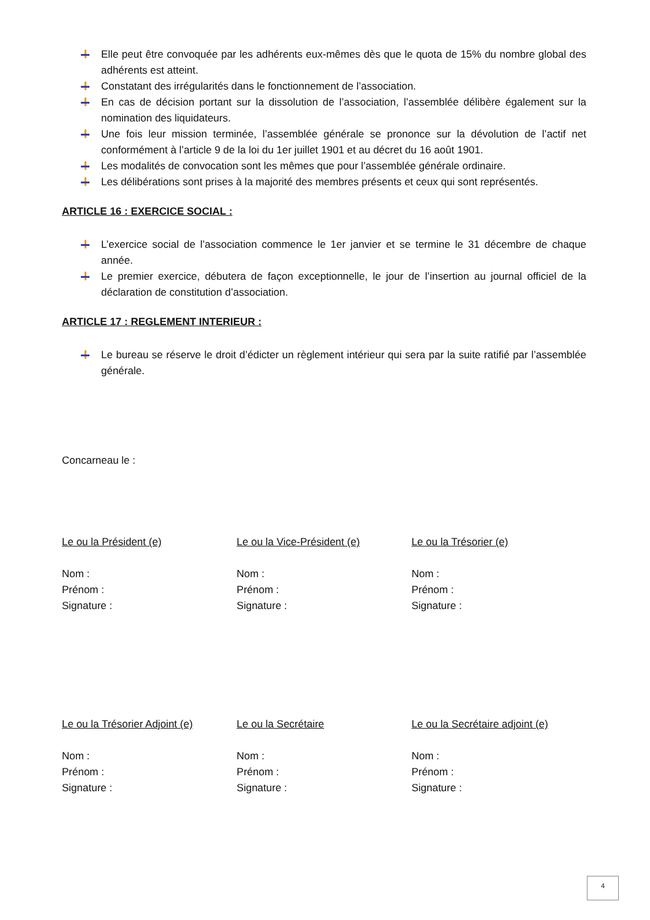Elle peut être convoquée par les adhérents eux-mêmes dès que le quota de 15% du nombre global des adhérents est atteint.
Constatant des irrégularités dans le fonctionnement de l’association.
En cas de décision portant sur la dissolution de l’association, l’assemblée délibère également sur la nomination des liquidateurs.
Une fois leur mission terminée, l’assemblée générale se prononce sur la dévolution de l’actif net conformément à l’article 9 de la loi du 1er juillet 1901 et au décret du 16 août 1901.
Les modalités de convocation sont les mêmes que pour l’assemblée générale ordinaire.
Les délibérations sont prises à la majorité des membres présents et ceux qui sont représentés.
ARTICLE 16 : EXERCICE SOCIAL :
L’exercice social de l’association commence le 1er janvier et se termine le 31 décembre de chaque année.
Le premier exercice, débutera de façon exceptionnelle, le jour de l’insertion au journal officiel de la déclaration de constitution d’association.
ARTICLE 17 : REGLEMENT INTERIEUR :
Le bureau se réserve le droit d’édicter un règlement intérieur qui sera par la suite ratifié par l’assemblée générale.
Concarneau le :
Le ou la Président (e)
Nom :
Prénom :
Signature :
Le ou la Vice-Président (e)
Nom :
Prénom :
Signature :
Le ou la Trésorier (e)
Nom :
Prénom :
Signature :
Le ou la Trésorier Adjoint (e)
Nom :
Prénom :
Signature :
Le ou la Secrétaire
Nom :
Prénom :
Signature :
Le ou la Secrétaire adjoint (e)
Nom :
Prénom :
Signature :
4